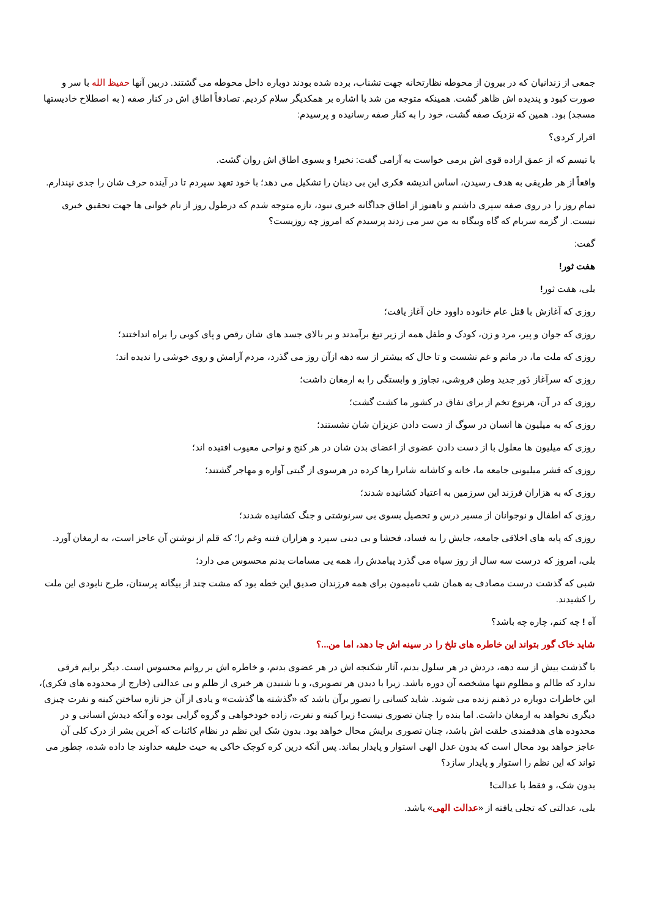جمعی از زندانیان که در بیرون از محوطه نظارتخانه جهت تشناب، برده شده بودند دوباره داخل محوطه می گشتند. دربین آنها حفیظ الله با سر و صورت کبود و پندیده اش ظاهر گشت. همینکه متوجه من شد با اشاره بر همکدیگر سلام کردیم. تصادفاً اطاق اش در کنار صفه ( به اصطلاح خادیستها مسجد) بود. همین که نزدیک صفه گشت، خود را به کنار صفه رسانیده و پرسیدم:
اقرار کردی؟
با تبسم که از عمق اراده قوی اش برمی خواست به آرامی گفت: نخیر! و بسوی اطاق اش روان گشت.
واقعاً از هر طریقی به هدف رسیدن، اساس اندیشه فکری این بی دینان را تشکیل می دهد؛ با خود تعهد سپردم تا در آینده حرف شان را جدی نپندارم.
تمام روز را در روی صفه سپری داشتم و تاهنوز از اطاق جداگانه خبری نبود، تازه متوجه شدم که درطول روز از نام خوانی ها جهت تحقیق خبری نیست. از گزمه سربام که گاه وبیگاه به من سر می زدند پرسیدم که امروز چه روزیست؟
گفت:
هفت ثور!
بلی، هفت ثور!
روزی که آغازش با قتل عام خانوده داوود خان آغاز یافت؛
روزی که جوان و پیر، مرد و زن، کودک و طفل همه از زیر تیغ برآمدند و بر بالای جسد های شان رقص و پای کوبی را براه انداختند؛
روزی که ملت ما، در ماتم و غم نشست و تا حال که بیشتر از سه دهه ازآن روز می گذرد، مردم آرامش و روی خوشی را ندیده اند؛
روزی که سرآغاز دَور جدید وطن فروشی، تجاوز و وابستگی را به ارمغان داشت؛
روزی که در آن، هرنوع تخم از برای نفاق در کشور ما کشت گشت؛
روزی که به میلیون ها انسان در سوگ از دست دادن عزیزان شان نشستند؛
روزی که میلیون ها معلول با از دست دادن عضوی از اعضای بدن شان در هر کنج و نواحی معیوب افتیده اند؛
روزی که قشر میلیونی جامعه ما، خانه و کاشانه شانرا رها کرده در هرسوی از گیتی آواره و مهاجر گشتند؛
روزی که به هزاران فرزند این سرزمین به اعتیاد کشانیده شدند؛
روزی که اطفال و نوجوانان از مسیر درس و تحصیل بسوی بی سرنوشتی و جنگ کشانیده شدند؛
روزی که پایه های اخلاقی جامعه، جایش را به فساد، فحشا و بی دینی سپرد و هزاران فتنه وغم را؛ که قلم از نوشتن آن عاجز است، به ارمغان آورد.
بلی، امروز که درست سه سال از روز سیاه می گذرد پیامدش را، همه یی مسامات بدنم محسوس می دارد؛
شبی که گذشت درست مصادف به همان شب نامیمون برای همه فرزندان صدیق این خطه بود که مشت چند از بیگانه پرستان، طرح نابودی این ملت را کشیدند.
آه ! چه کنم، چاره چه باشد؟
شاید خاک گور بتواند این خاطره های تلخ را در سینه اش جا دهد، اما من...؟
با گذشت بیش از سه دهه، دردش در هر سلول بدنم، آثار شکنجه اش در هر عضوی بدنم، و خاطره اش بر روانم محسوس است. دیگر برایم فرقی ندارد که ظالم و مظلوم تنها مشخصه آن دوره باشد. زیرا با دیدن هر تصویری، و با شنیدن هر خبری از ظلم و بی عدالتی (خارج از محدوده های فکری)، این خاطرات دوباره در ذهنم زنده می شوند. شاید کسانی را تصور برآن باشد که «گذشته ها گذشت» و یادی از آن جز تازه ساختن کینه و نفرت چیزی دیگری نخواهد به ارمغان داشت. اما بنده را چنان تصوری نیست! زیرا کینه و نفرت، زاده خودخواهی و گروه گرایی بوده و آنکه دیدش انسانی و در محدوده های هدفمندی خلقت اش باشد، چنان تصوری برایش محال خواهد بود. بدون شک این نظم در نظام کائنات که آخرین بشر از درک کلی آن عاجز خواهد بود محال است که بدون عدل الهی استوار و پایدار بماند. پس آنکه درین کره کوچک خاکی به حیث خلیفه خداوند جا داده شده، چطور می تواند که این نظم را استوار و پایدار سازد؟
بدون شک، و فقط با عدالت!
بلی، عدالتی که تجلی یافته از «عدالت الهی» باشد.